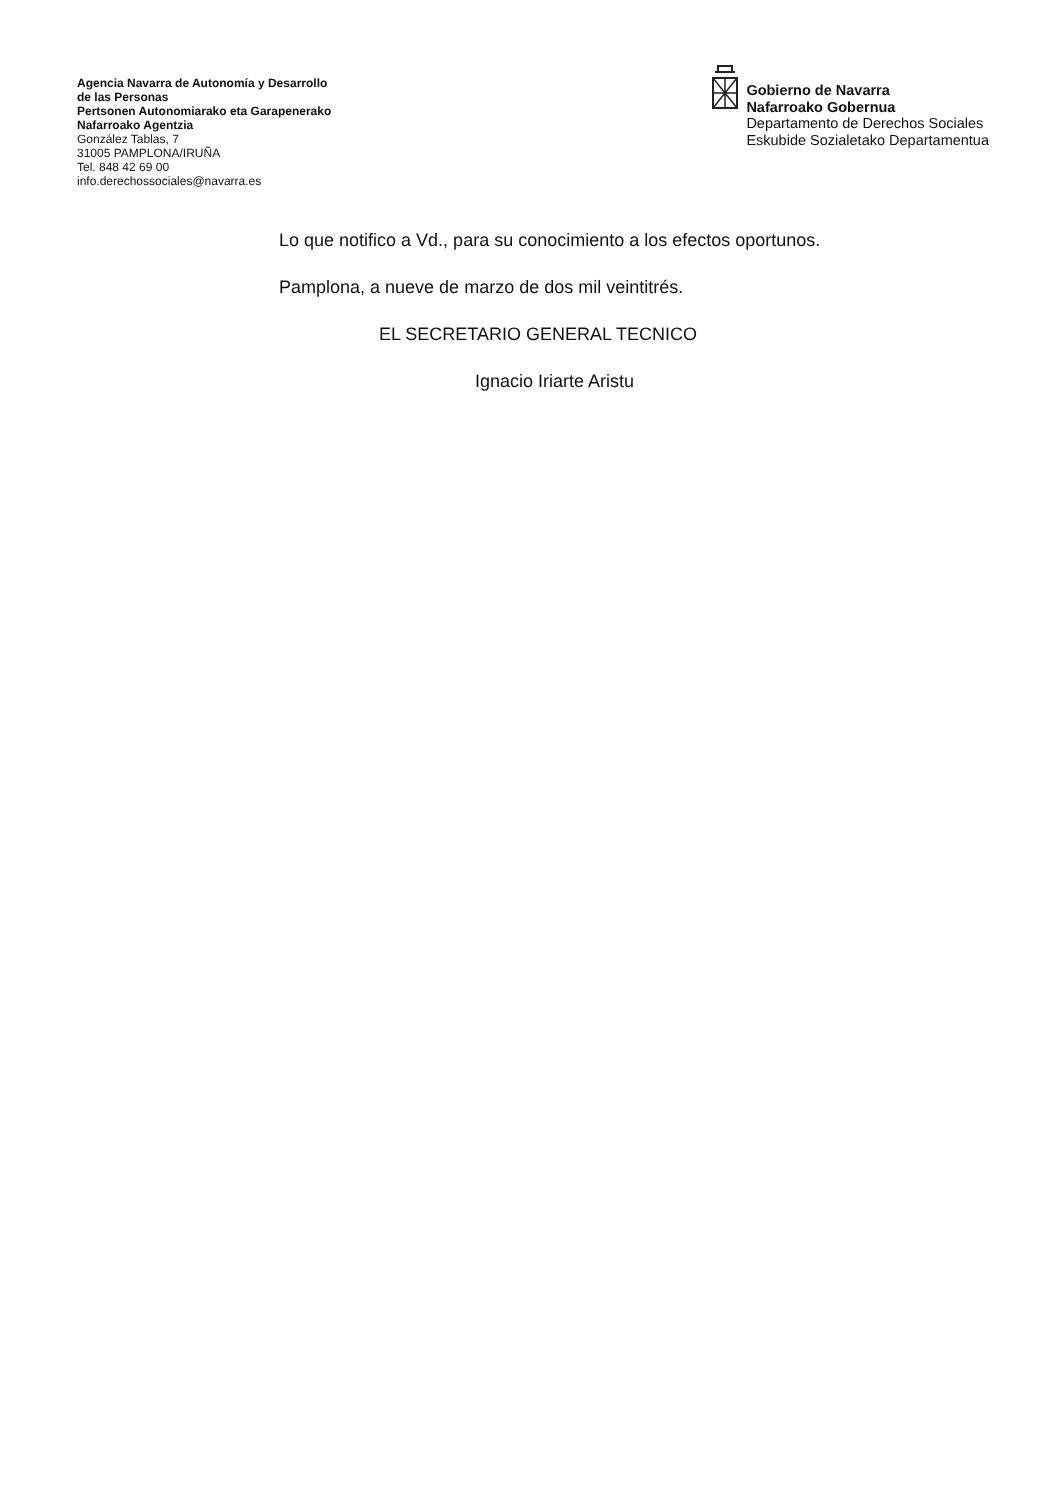Agencia Navarra de Autonomía y Desarrollo
de las Personas
Pertsonen Autonomiarako eta Garapenerako
Nafarroako Agentzia
González Tablas, 7
31005 PAMPLONA/IRUÑA
Tel. 848 42 69 00
info.derechossociales@navarra.es
Gobierno de Navarra
Nafarroako Gobernua
Departamento de Derechos Sociales
Eskubide Sozialetako Departamentua
Lo que notifico a Vd., para su conocimiento a los efectos oportunos.
Pamplona, a nueve de marzo de dos mil veintitrés.
EL SECRETARIO GENERAL TECNICO
Ignacio Iriarte Aristu